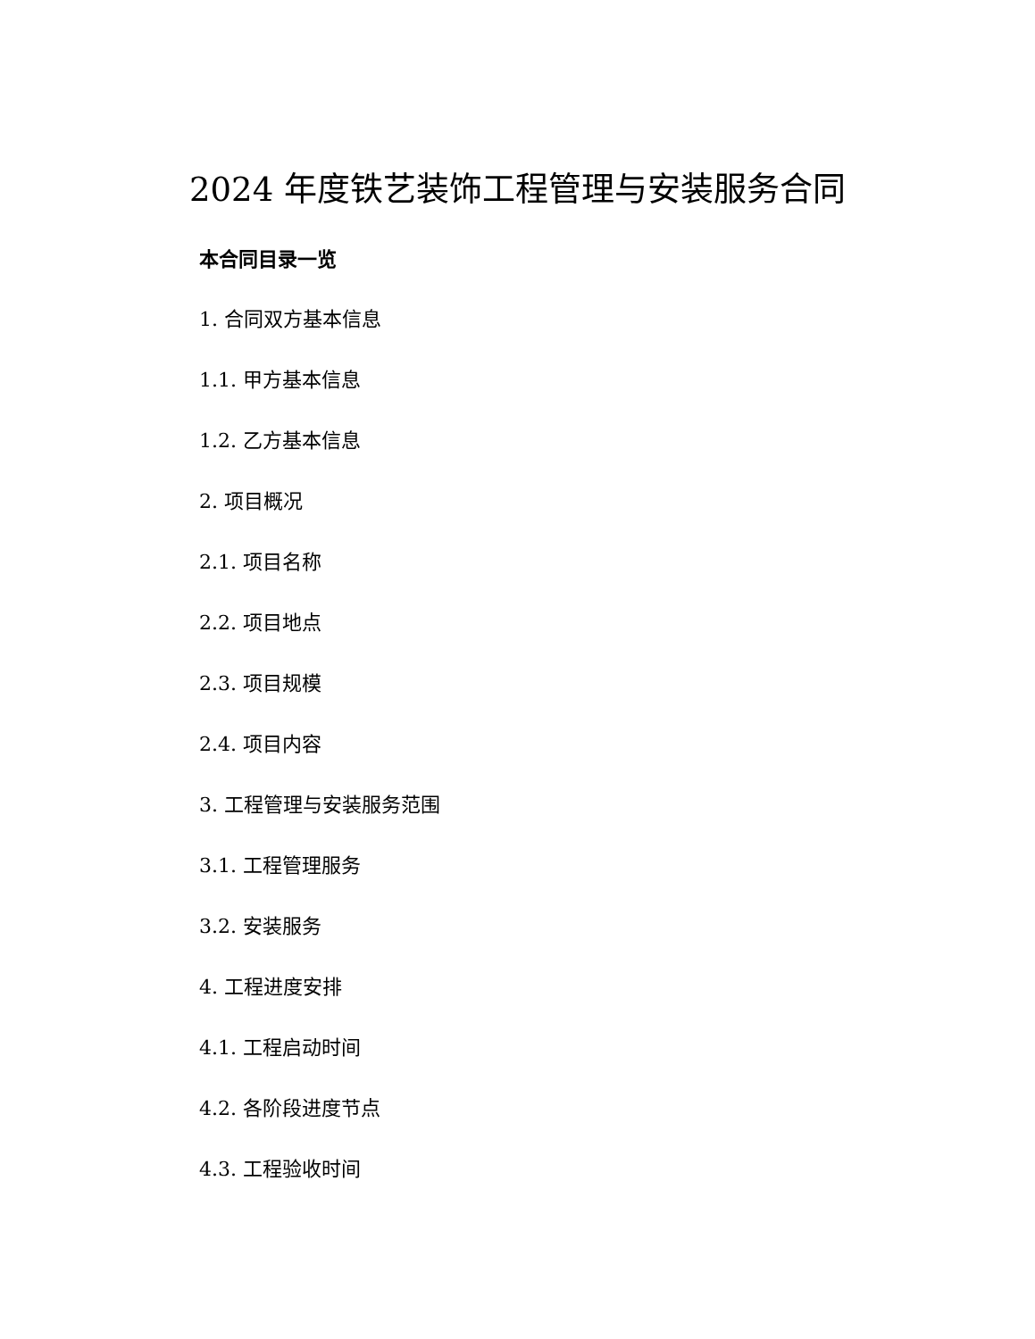2024 年度铁艺装饰工程管理与安装服务合同
本合同目录一览
1. 合同双方基本信息
1.1. 甲方基本信息
1.2. 乙方基本信息
2. 项目概况
2.1. 项目名称
2.2. 项目地点
2.3. 项目规模
2.4. 项目内容
3. 工程管理与安装服务范围
3.1. 工程管理服务
3.2. 安装服务
4. 工程进度安排
4.1. 工程启动时间
4.2. 各阶段进度节点
4.3. 工程验收时间